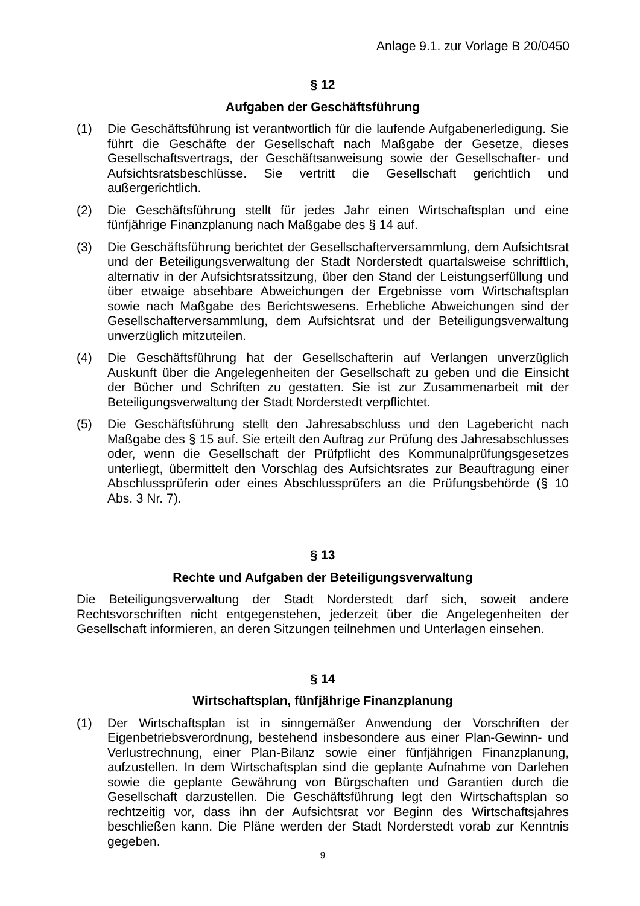Anlage 9.1. zur Vorlage B 20/0450
§ 12
Aufgaben der Geschäftsführung
(1) Die Geschäftsführung ist verantwortlich für die laufende Aufgabenerledigung. Sie führt die Geschäfte der Gesellschaft nach Maßgabe der Gesetze, dieses Gesellschaftsvertrags, der Geschäftsanweisung sowie der Gesellschafter- und Aufsichtsratsbeschlüsse. Sie vertritt die Gesellschaft gerichtlich und außergerichtlich.
(2) Die Geschäftsführung stellt für jedes Jahr einen Wirtschaftsplan und eine fünfjährige Finanzplanung nach Maßgabe des § 14 auf.
(3) Die Geschäftsführung berichtet der Gesellschafterversammlung, dem Aufsichtsrat und der Beteiligungsverwaltung der Stadt Norderstedt quartalsweise schriftlich, alternativ in der Aufsichtsratssitzung, über den Stand der Leistungserfüllung und über etwaige absehbare Abweichungen der Ergebnisse vom Wirtschaftsplan sowie nach Maßgabe des Berichtswesens. Erhebliche Abweichungen sind der Gesellschafterversammlung, dem Aufsichtsrat und der Beteiligungsverwaltung unverzüglich mitzuteilen.
(4) Die Geschäftsführung hat der Gesellschafterin auf Verlangen unverzüglich Auskunft über die Angelegenheiten der Gesellschaft zu geben und die Einsicht der Bücher und Schriften zu gestatten. Sie ist zur Zusammenarbeit mit der Beteiligungsverwaltung der Stadt Norderstedt verpflichtet.
(5) Die Geschäftsführung stellt den Jahresabschluss und den Lagebericht nach Maßgabe des § 15 auf. Sie erteilt den Auftrag zur Prüfung des Jahresabschlusses oder, wenn die Gesellschaft der Prüfpflicht des Kommunalprüfungsgesetzes unterliegt, übermittelt den Vorschlag des Aufsichtsrates zur Beauftragung einer Abschlussprüferin oder eines Abschlussprüfers an die Prüfungsbehörde (§ 10 Abs. 3 Nr. 7).
§ 13
Rechte und Aufgaben der Beteiligungsverwaltung
Die Beteiligungsverwaltung der Stadt Norderstedt darf sich, soweit andere Rechtsvorschriften nicht entgegenstehen, jederzeit über die Angelegenheiten der Gesellschaft informieren, an deren Sitzungen teilnehmen und Unterlagen einsehen.
§ 14
Wirtschaftsplan, fünfjährige Finanzplanung
(1) Der Wirtschaftsplan ist in sinngemäßer Anwendung der Vorschriften der Eigenbetriebsverordnung, bestehend insbesondere aus einer Plan-Gewinn- und Verlustrechnung, einer Plan-Bilanz sowie einer fünfjährigen Finanzplanung, aufzustellen. In dem Wirtschaftsplan sind die geplante Aufnahme von Darlehen sowie die geplante Gewährung von Bürgschaften und Garantien durch die Gesellschaft darzustellen. Die Geschäftsführung legt den Wirtschaftsplan so rechtzeitig vor, dass ihn der Aufsichtsrat vor Beginn des Wirtschaftsjahres beschließen kann. Die Pläne werden der Stadt Norderstedt vorab zur Kenntnis gegeben.
9